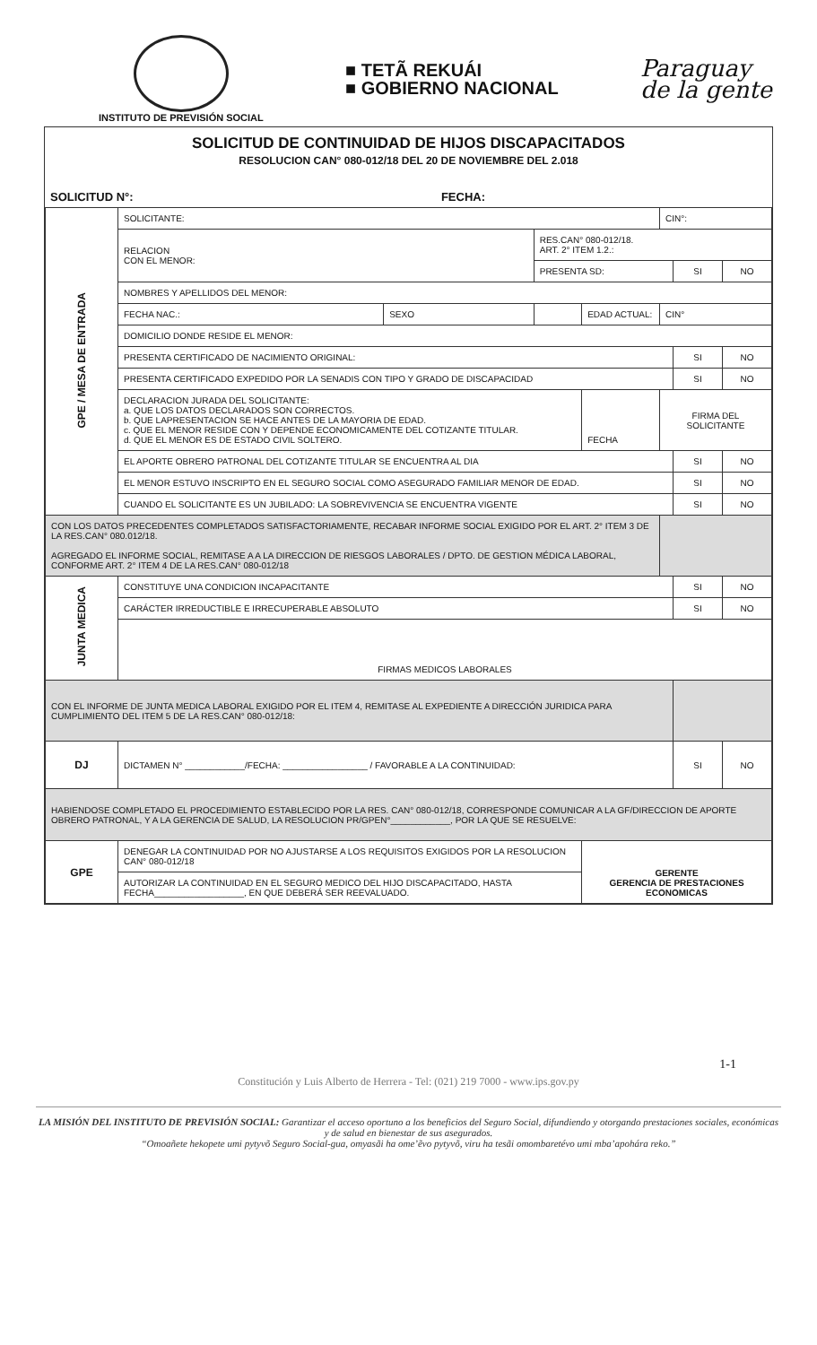INSTITUTO DE PREVISIÓN SOCIAL
■ TETÃ REKUÁI
■ GOBIERNO NACIONAL
Paraguay
de la gente
SOLICITUD DE CONTINUIDAD DE HIJOS DISCAPACITADOS
RESOLUCION CAN° 080-012/18 DEL 20 DE NOVIEMBRE DEL 2.018
| SOLICITUD N°: | FECHA: |
| GPE / MESA DE ENTRADA | SOLICITANTE: | | | | | CIN°: | | |
| | RELACION CON EL MENOR: | | RES.CAN° 080-012/18. ART. 2° ITEM 1.2.: | | | | | |
| | | | PRESENTA SD: | | | | SI | NO |
| | NOMBRES Y APELLIDOS DEL MENOR: | | | | | | | |
| | FECHA NAC.: | SEXO | | EDAD ACTUAL: | | CIN° | | |
| | DOMICILIO DONDE RESIDE EL MENOR: | | | | | | | |
| | PRESENTA CERTIFICADO DE NACIMIENTO ORIGINAL: | | | | | | SI | NO |
| | PRESENTA CERTIFICADO EXPEDIDO POR LA SENADIS CON TIPO Y GRADO DE DISCAPACIDAD | | | | | | SI | NO |
| | DECLARACION JURADA DEL SOLICITANTE: a. QUE LOS DATOS DECLARADOS SON CORRECTOS. b. QUE LAPRESENTACION SE HACE ANTES DE LA MAYORIA DE EDAD. c. QUE EL MENOR RESIDE CON Y DEPENDE ECONOMICAMENTE DEL COTIZANTE TITULAR. d. QUE EL MENOR ES DE ESTADO CIVIL SOLTERO. | | | | FECHA | FIRMA DEL SOLICITANTE | | |
| | EL APORTE OBRERO PATRONAL DEL COTIZANTE TITULAR SE ENCUENTRA AL DIA | | | | | | SI | NO |
| | EL MENOR ESTUVO INSCRIPTO EN EL SEGURO SOCIAL COMO ASEGURADO FAMILIAR MENOR DE EDAD. | | | | | | SI | NO |
| | CUANDO EL SOLICITANTE ES UN JUBILADO: LA SOBREVIVENCIA SE ENCUENTRA VIGENTE | | | | | | SI | NO |
| CON LOS DATOS PRECEDENTES COMPLETADOS SATISFACTORIAMENTE, RECABAR INFORME SOCIAL EXIGIDO POR EL ART. 2° ITEM 3 DE LA RES.CAN° 080.012/18. AGREGADO EL INFORME SOCIAL, REMITASE A A LA DIRECCION DE RIESGOS LABORALES / DPTO. DE GESTION MÉDICA LABORAL, CONFORME ART. 2° ITEM 4 DE LA RES.CAN° 080-012/18 | | | | | | | | |
| JUNTA MEDICA | CONSTITUYE UNA CONDICION INCAPACITANTE | | | | | | SI | NO |
| | CARÁCTER IRREDUCTIBLE E IRRECUPERABLE ABSOLUTO | | | | | | SI | NO |
| | FIRMAS MEDICOS LABORALES | | | | | | | |
| CON EL INFORME DE JUNTA MEDICA LABORAL EXIGIDO POR EL ITEM 4, REMITASE AL EXPEDIENTE A DIRECCIÓN JURIDICA PARA CUMPLIMIENTO DEL ITEM 5 DE LA RES.CAN° 080-012/18: | | | | | | | | |
| DJ | DICTAMEN N° ____________/FECHA: _________________ / FAVORABLE A LA CONTINUIDAD: | | | | | | SI | NO |
| HABIENDOSE COMPLETADO EL PROCEDIMIENTO ESTABLECIDO POR LA RES. CAN° 080-012/18, CORRESPONDE COMUNICAR A LA GF/DIRECCION DE APORTE OBRERO PATRONAL, Y A LA GERENCIA DE SALUD, LA RESOLUCION PR/GPEN°____________, POR LA QUE SE RESUELVE: | | | | | | | | |
| GPE | DENEGAR LA CONTINUIDAD POR NO AJUSTARSE A LOS REQUISITOS EXIGIDOS POR LA RESOLUCION CAN° 080-012/18 | | | GERENTE GERENCIA DE PRESTACIONES ECONOMICAS | | | | |
| | AUTORIZAR LA CONTINUIDAD EN EL SEGURO MEDICO DEL HIJO DISCAPACITADO, HASTA FECHA__________________, EN QUE DEBERÁ SER REEVALUADO. | | | | | | | |
1-1
Constitución y Luis Alberto de Herrera - Tel: (021) 219 7000 - www.ips.gov.py
LA MISIÓN DEL INSTITUTO DE PREVISIÓN SOCIAL: Garantizar el acceso oportuno a los beneficios del Seguro Social, difundiendo y otorgando prestaciones sociales, económicas y de salud en bienestar de sus asegurados.
“Omoañete hekopete umi pytyvõ Seguro Social-gua, omyasãi ha ome’ẽvo pytyvõ, viru ha tesãi omombaretévo umi mba’apohára reko.”